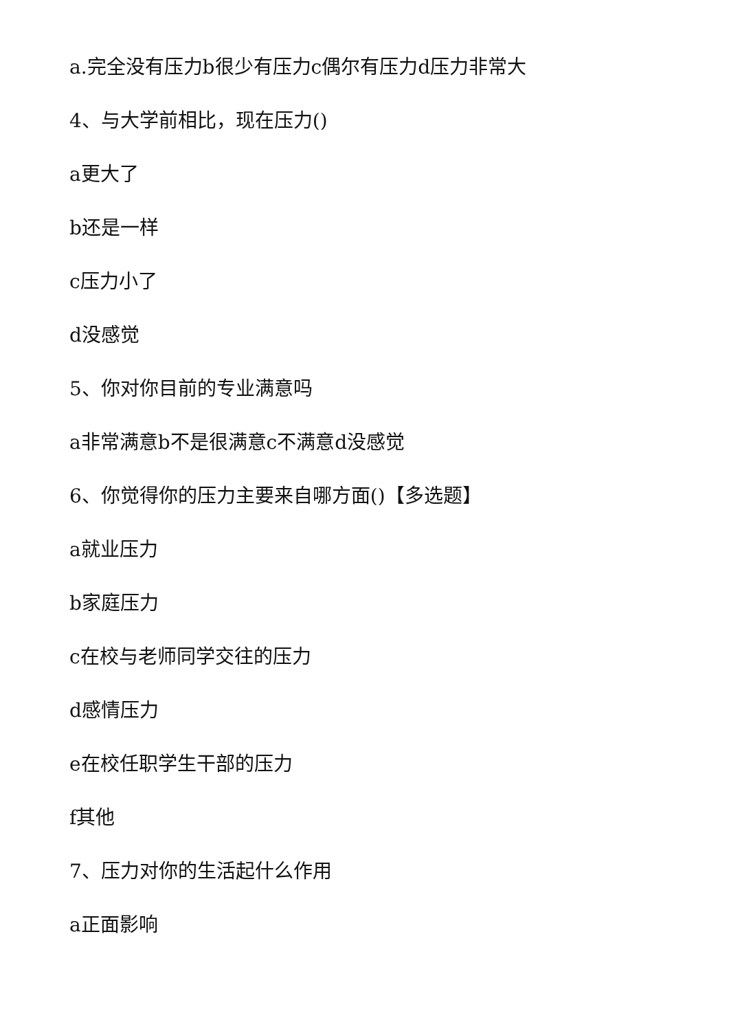a.完全没有压力b很少有压力c偶尔有压力d压力非常大
4、与大学前相比，现在压力()
a更大了
b还是一样
c压力小了
d没感觉
5、你对你目前的专业满意吗
a非常满意b不是很满意c不满意d没感觉
6、你觉得你的压力主要来自哪方面()【多选题】
a就业压力
b家庭压力
c在校与老师同学交往的压力
d感情压力
e在校任职学生干部的压力
f其他
7、压力对你的生活起什么作用
a正面影响